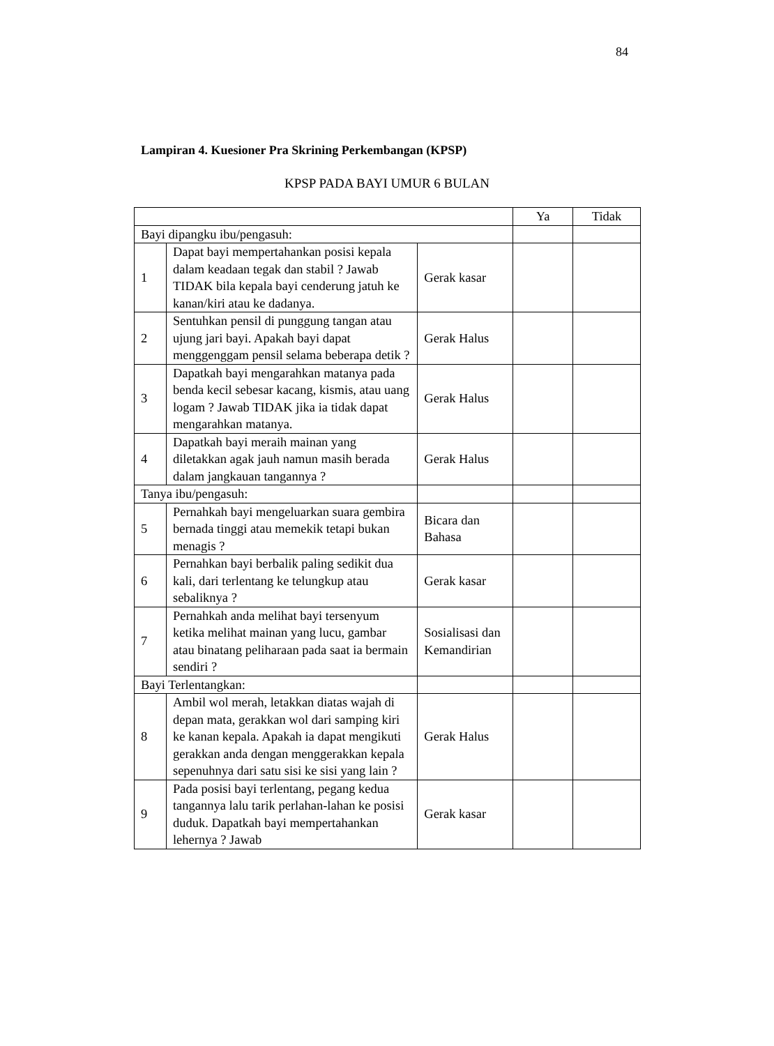84
Lampiran 4. Kuesioner Pra Skrining Perkembangan (KPSP)
KPSP PADA BAYI UMUR 6 BULAN
| | | | Ya | Tidak |
| --- | --- | --- | --- | --- |
| Bayi dipangku ibu/pengasuh: | | | | |
| 1 | Dapat bayi mempertahankan posisi kepala dalam keadaan tegak dan stabil ? Jawab TIDAK bila kepala bayi cenderung jatuh ke kanan/kiri atau ke dadanya. | Gerak kasar | | |
| 2 | Sentuhkan pensil di punggung tangan atau ujung jari bayi. Apakah bayi dapat menggenggam pensil selama beberapa detik ? | Gerak Halus | | |
| 3 | Dapatkah bayi mengarahkan matanya pada benda kecil sebesar kacang, kismis, atau uang logam ? Jawab TIDAK jika ia tidak dapat mengarahkan matanya. | Gerak Halus | | |
| 4 | Dapatkah bayi meraih mainan yang diletakkan agak jauh namun masih berada dalam jangkauan tangannya ? | Gerak Halus | | |
| Tanya ibu/pengasuh: | | | | |
| 5 | Pernahkah bayi mengeluarkan suara gembira bernada tinggi atau memekik tetapi bukan menagis ? | Bicara dan Bahasa | | |
| 6 | Pernahkan bayi berbalik paling sedikit dua kali, dari terlentang ke telungkup atau sebaliknya ? | Gerak kasar | | |
| 7 | Pernahkah anda melihat bayi tersenyum ketika melihat mainan yang lucu, gambar atau binatang peliharaan pada saat ia bermain sendiri ? | Sosialisasi dan Kemandirian | | |
| Bayi Terlentangkan: | | | | |
| 8 | Ambil wol merah, letakkan diatas wajah di depan mata, gerakkan wol dari samping kiri ke kanan kepala. Apakah ia dapat mengikuti gerakkan anda dengan menggerakkan kepala sepenuhnya dari satu sisi ke sisi yang lain ? | Gerak Halus | | |
| 9 | Pada posisi bayi terlentang, pegang kedua tangannya lalu tarik perlahan-lahan ke posisi duduk. Dapatkah bayi mempertahankan lehernya ? Jawab | Gerak kasar | | |